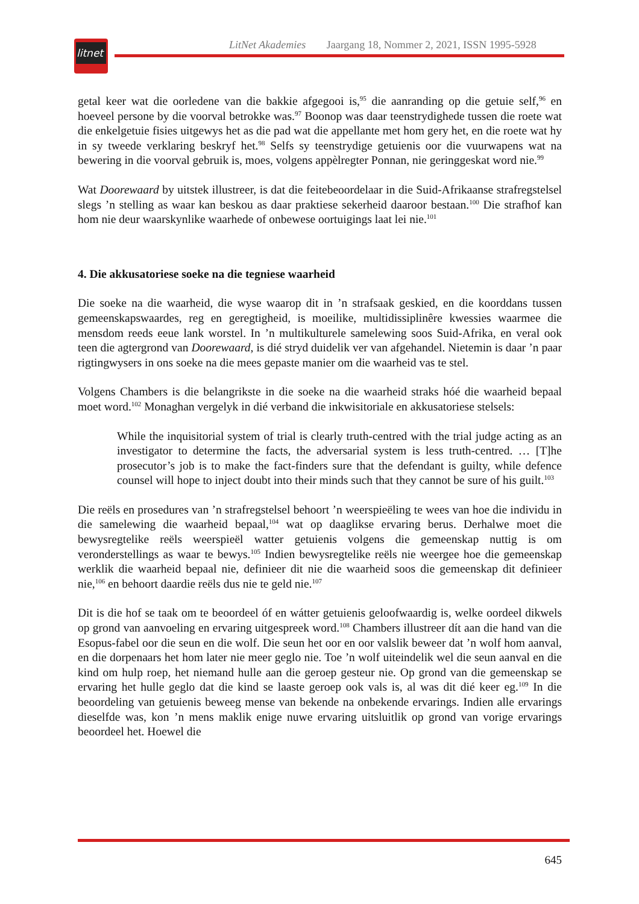litnet
LitNet Akademies Jaargang 18, Nommer 2, 2021, ISSN 1995-5928
getal keer wat die oorledene van die bakkie afgegooi is,<sup>95</sup> die aanranding op die getuie self,<sup>96</sup> en hoeveel persone by die voorval betrokke was.<sup>97</sup> Boonop was daar teenstrydighede tussen die roete wat die enkelgetuie fisies uitgewys het as die pad wat die appellante met hom gery het, en die roete wat hy in sy tweede verklaring beskryf het.<sup>98</sup> Selfs sy teenstrydige getuienis oor die vuurwapens wat na bewering in die voorval gebruik is, moes, volgens appèlregter Ponnan, nie geringgeskat word nie.<sup>99</sup>
Wat Doorewaard by uitstek illustreer, is dat die feitebeoordelaar in die Suid-Afrikaanse strafregstelsel slegs ’n stelling as waar kan beskou as daar praktiese sekerheid daaroor bestaan.<sup>100</sup> Die strafhof kan hom nie deur waarskynlike waarhede of onbewese oortuigings laat lei nie.<sup>101</sup>
4. Die akkusatoriese soeke na die tegniese waarheid
Die soeke na die waarheid, die wyse waarop dit in ’n strafsaak geskied, en die koorddans tussen gemeenskapswaardes, reg en geregtigheid, is moeilike, multidissiplinêre kwessies waarmee die mensdom reeds eeue lank worstel. In ’n multikulturele samelewing soos Suid-Afrika, en veral ook teen die agtergrond van Doorewaard, is dié stryd duidelik ver van afgehandel. Nietemin is daar ’n paar rigtingwysers in ons soeke na die mees gepaste manier om die waarheid vas te stel.
Volgens Chambers is die belangrikste in die soeke na die waarheid straks hóé die waarheid bepaal moet word.<sup>102</sup> Monaghan vergelyk in dié verband die inkwisitoriale en akkusatoriese stelsels:
While the inquisitorial system of trial is clearly truth-centred with the trial judge acting as an investigator to determine the facts, the adversarial system is less truth-centred. … [T]he prosecutor’s job is to make the fact-finders sure that the defendant is guilty, while defence counsel will hope to inject doubt into their minds such that they cannot be sure of his guilt.<sup>103</sup>
Die reëls en prosedures van ’n strafregstelsel behoort ’n weerspieëling te wees van hoe die individu in die samelewing die waarheid bepaal,<sup>104</sup> wat op daaglikse ervaring berus. Derhalwe moet die bewysregtelike reëls weerspieël watter getuienis volgens die gemeenskap nuttig is om veronderstellings as waar te bewys.<sup>105</sup> Indien bewysregtelike reëls nie weergee hoe die gemeenskap werklik die waarheid bepaal nie, definieer dit nie die waarheid soos die gemeenskap dit definieer nie,<sup>106</sup> en behoort daardie reëls dus nie te geld nie.<sup>107</sup>
Dit is die hof se taak om te beoordeel óf en wátter getuienis geloofwaardig is, welke oordeel dikwels op grond van aanvoeling en ervaring uitgespreek word.<sup>108</sup> Chambers illustreer dít aan die hand van die Esopus-fabel oor die seun en die wolf. Die seun het oor en oor valslik beweer dat ’n wolf hom aanval, en die dorpenaars het hom later nie meer geglo nie. Toe ’n wolf uiteindelik wel die seun aanval en die kind om hulp roep, het niemand hulle aan die geroep gesteur nie. Op grond van die gemeenskap se ervaring het hulle geglo dat die kind se laaste geroep ook vals is, al was dit dié keer eg.<sup>109</sup> In die beoordeling van getuienis beweeg mense van bekende na onbekende ervarings. Indien alle ervarings dieselfde was, kon ’n mens maklik enige nuwe ervaring uitsluitlik op grond van vorige ervarings beoordeel het. Hoewel die
645